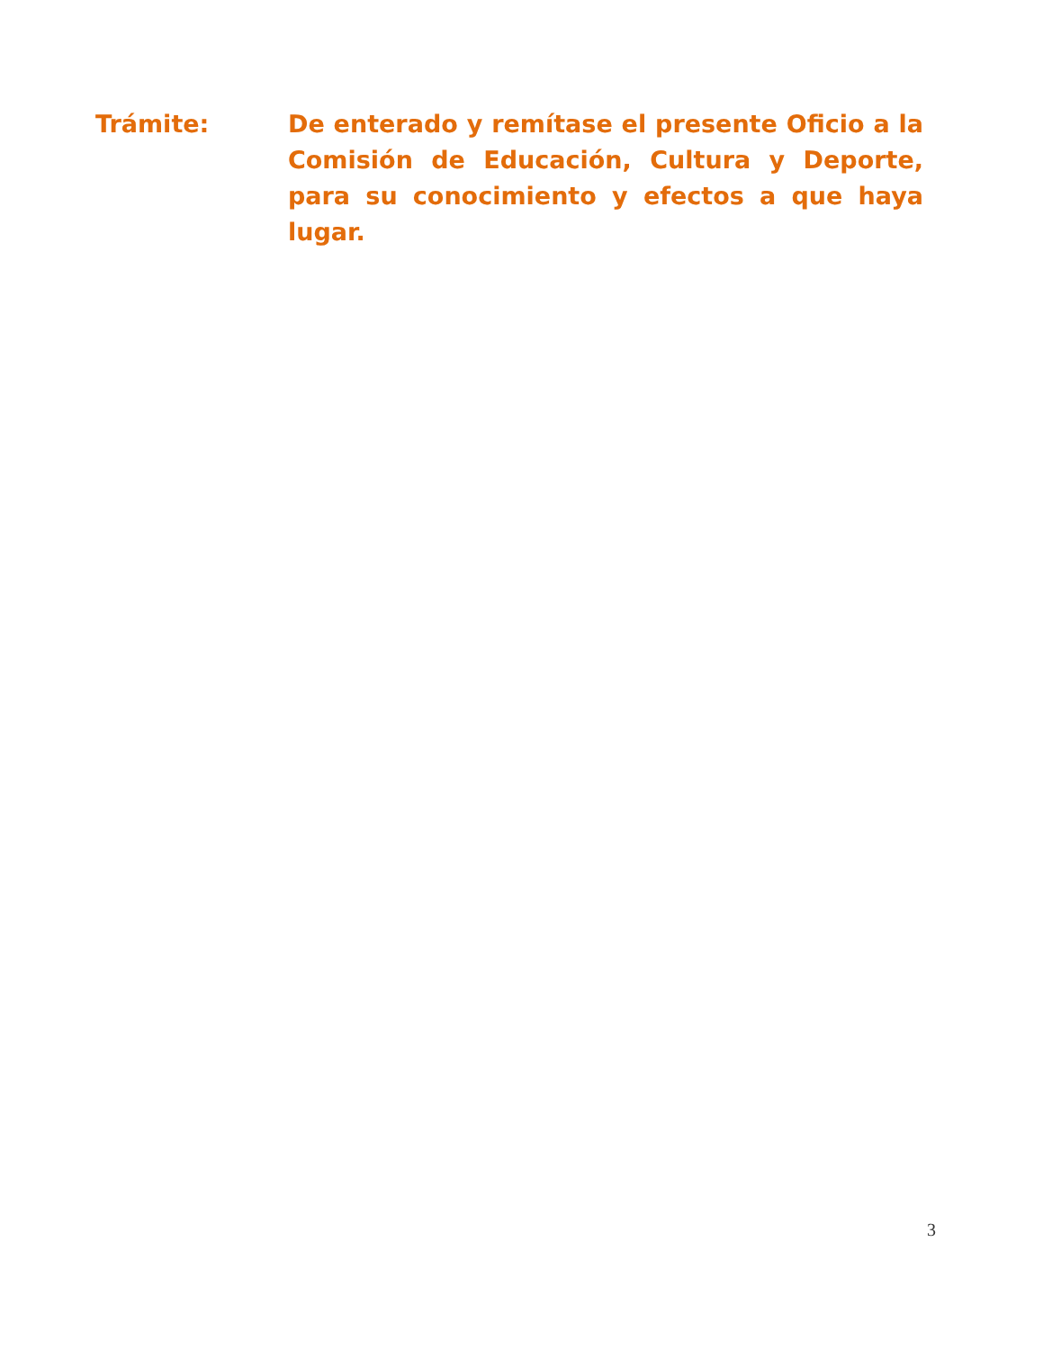Trámite: De enterado y remítase el presente Oficio a la Comisión de Educación, Cultura y Deporte, para su conocimiento y efectos a que haya lugar.
3